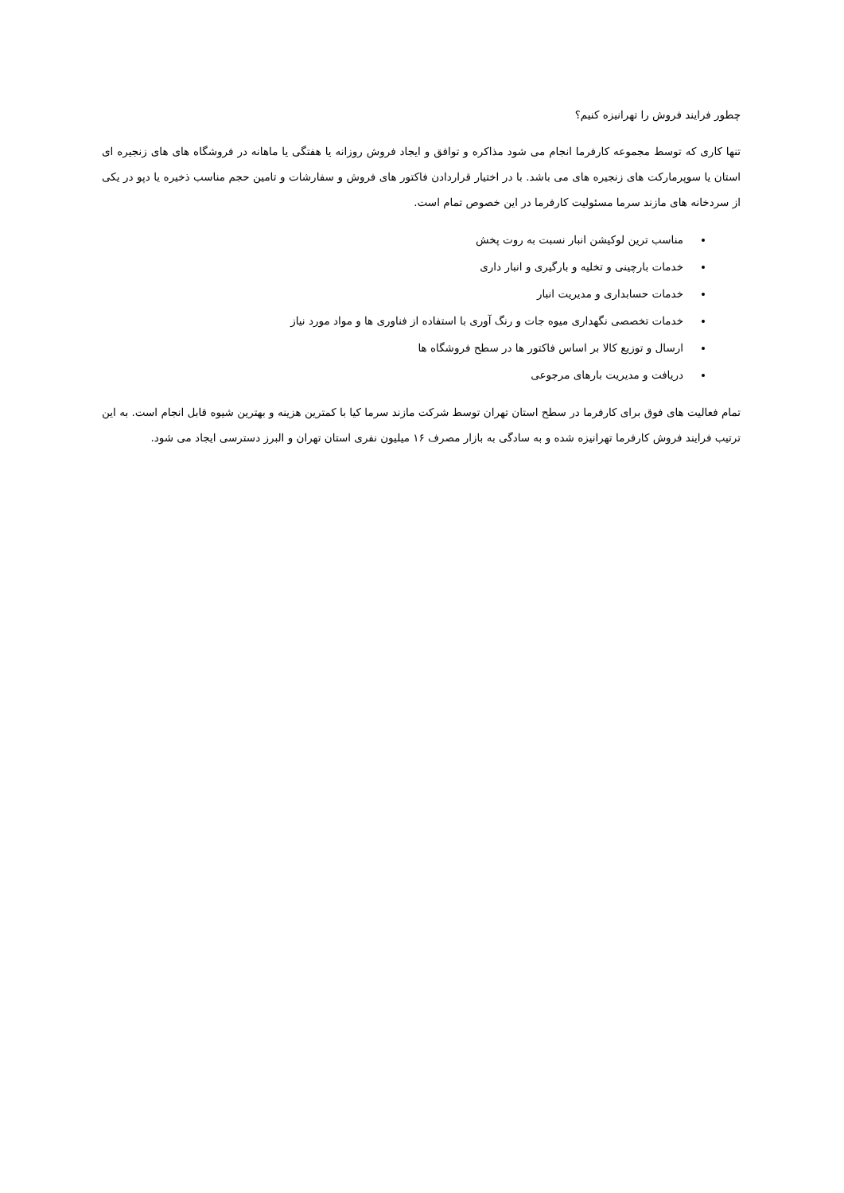چطور فرایند فروش را تهرانیزه کنیم؟
تنها کاری که توسط مجموعه کارفرما انجام می شود مذاکره و توافق و ایجاد فروش روزانه یا هفتگی یا ماهانه در فروشگاه های های زنجیره ای استان یا سوپرمارکت های زنجیره های می باشد. با در اختیار قراردادن فاکتور های فروش و سفارشات و تامین حجم مناسب ذخیره یا دپو در یکی از سردخانه های مازند سرما مسئولیت کارفرما در این خصوص تمام است.
مناسب ترین لوکیشن انبار نسبت به روت پخش
خدمات بارچینی و تخلیه و بارگیری و انبار داری
خدمات حسابداری و مدیریت انبار
خدمات تخصصی نگهداری میوه جات و رنگ آوری با استفاده از فناوری ها و مواد مورد نیاز
ارسال و توزیع کالا بر اساس فاکتور ها در سطح فروشگاه ها
دریافت و مدیریت بارهای مرجوعی
تمام فعالیت های فوق برای کارفرما در سطح استان تهران توسط شرکت مازند سرما کیا با کمترین هزینه و بهترین شیوه قابل انجام است. به این ترتیب فرایند فروش کارفرما تهرانیزه شده و به سادگی به بازار مصرف ۱۶ میلیون نفری استان تهران و البرز دسترسی ایجاد می شود.